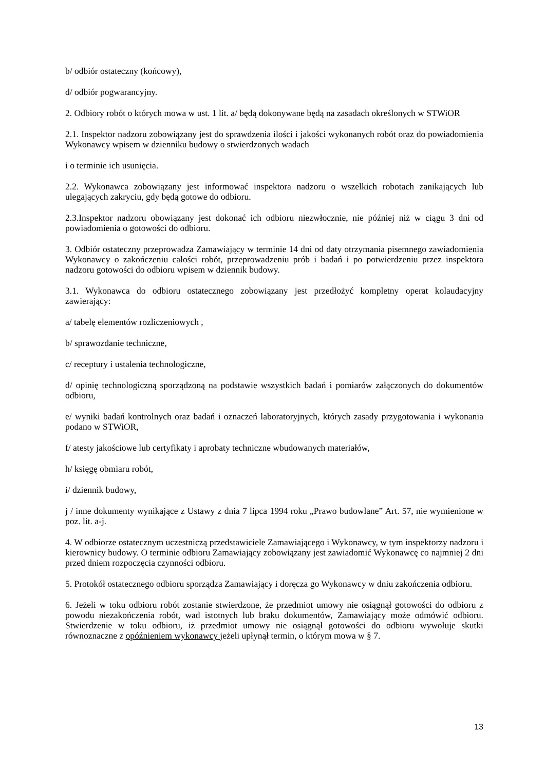b/ odbiór ostateczny (końcowy),
d/ odbiór pogwarancyjny.
2. Odbiory robót o których mowa w ust. 1 lit. a/ będą dokonywane będą na zasadach określonych w STWiOR
2.1. Inspektor nadzoru zobowiązany jest do sprawdzenia ilości i jakości wykonanych robót oraz do powiadomienia Wykonawcy wpisem w dzienniku budowy o stwierdzonych wadach
i o terminie ich usunięcia.
2.2. Wykonawca zobowiązany jest informować inspektora nadzoru o wszelkich robotach zanikających lub ulegających zakryciu, gdy będą gotowe do odbioru.
2.3.Inspektor nadzoru obowiązany jest dokonać ich odbioru niezwłocznie, nie później niż w ciągu 3 dni od powiadomienia o gotowości do odbioru.
3. Odbiór ostateczny przeprowadza Zamawiający w terminie 14 dni od daty otrzymania pisemnego zawiadomienia Wykonawcy o zakończeniu całości robót, przeprowadzeniu prób i badań i po potwierdzeniu przez inspektora nadzoru gotowości do odbioru wpisem w dziennik budowy.
3.1. Wykonawca do odbioru ostatecznego zobowiązany jest przedłożyć kompletny operat kolaudacyjny zawierający:
a/ tabelę elementów rozliczeniowych ,
b/ sprawozdanie techniczne,
c/ receptury i ustalenia technologiczne,
d/ opinię technologiczną sporządzoną na podstawie wszystkich badań i pomiarów załączonych do dokumentów odbioru,
e/ wyniki badań kontrolnych oraz badań i oznaczeń laboratoryjnych, których zasady przygotowania i wykonania podano w STWiOR,
f/ atesty jakościowe lub certyfikaty i aprobaty techniczne wbudowanych materiałów,
h/ księgę obmiaru robót,
i/ dziennik budowy,
j / inne dokumenty wynikające z Ustawy z dnia 7 lipca 1994 roku „Prawo budowlane” Art. 57, nie wymienione w poz. lit. a-j.
4. W odbiorze ostatecznym uczestniczą przedstawiciele Zamawiającego i Wykonawcy, w tym inspektorzy nadzoru i kierownicy budowy. O terminie odbioru Zamawiający zobowiązany jest zawiadomić Wykonawcę co najmniej 2 dni przed dniem rozpoczęcia czynności odbioru.
5. Protokół ostatecznego odbioru sporządza Zamawiający i doręcza go Wykonawcy w dniu zakończenia odbioru.
6. Jeżeli w toku odbioru robót zostanie stwierdzone, że przedmiot umowy nie osiągnął gotowości do odbioru z powodu niezakończenia robót, wad istotnych lub braku dokumentów, Zamawiający może odmówić odbioru. Stwierdzenie w toku odbioru, iż przedmiot umowy nie osiągnął gotowości do odbioru wywołuje skutki równoznaczne z opóźnieniem wykonawcy jeżeli upłynął termin, o którym mowa w § 7.
13